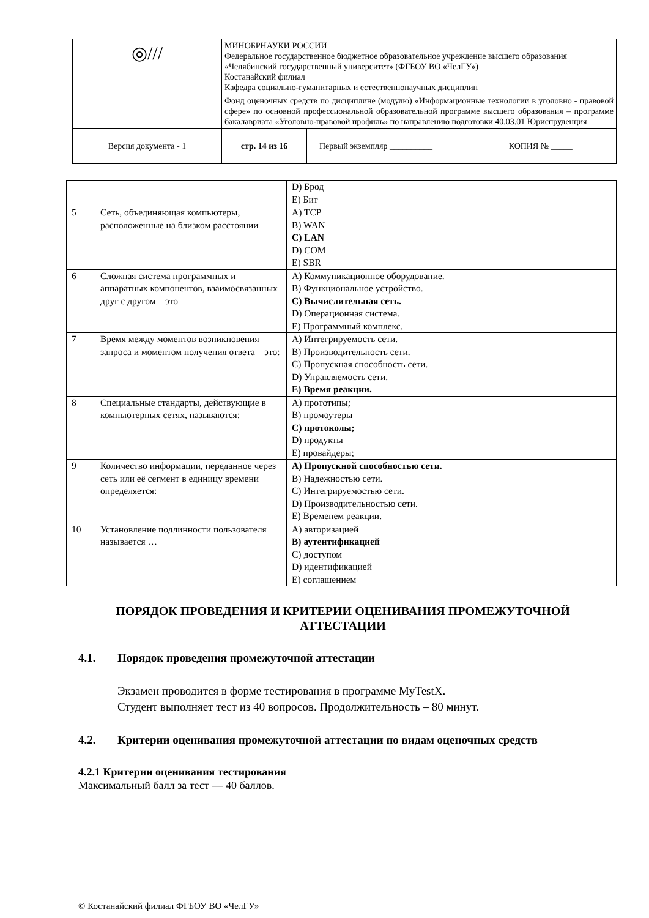| ◎/// | МИНОБРНАУКИ РОССИИ Федеральное государственное бюджетное образовательное учреждение высшего образования «Челябинский государственный университет» (ФГБОУ ВО «ЧелГУ») Костанайский филиал Кафедра социально-гуманитарных и естественнонаучных дисциплин | | |
| | Фонд оценочных средств по дисциплине (модулю) «Информационные технологии в уголовно - правовой сфере» по основной профессиональной образовательной программе высшего образования – программе бакалавриата «Уголовно-правовой профиль» по направлению подготовки 40.03.01 Юриспруденция | | |
| Версия документа - 1 | стр. 14 из 16 | Первый экземпляр __________ | КОПИЯ № _____ |
| | | D) Брод E) Бит |
| 5 | Сеть, объединяющая компьютеры, расположенные на близком расстоянии | A) TCP B) WAN C) LAN D) COM E) SBR |
| 6 | Сложная система программных и аппаратных компонентов, взаимосвязанных друг с другом – это | A) Коммуникационное оборудование. B) Функциональное устройство. C) Вычислительная сеть. D) Операционная система. E) Программный комплекс. |
| 7 | Время между моментов возникновения запроса и моментом получения ответа – это: | A) Интегрируемость сети. B) Производительность сети. C) Пропускная способность сети. D) Управляемость сети. E) Время реакции. |
| 8 | Специальные стандарты, действующие в компьютерных сетях, называются: | A) прототипы; B) промоутеры C) протоколы; D) продукты E) провайдеры; |
| 9 | Количество информации, переданное через сеть или её сегмент в единицу времени определяется: | A) Пропускной способностью сети. B) Надежностью сети. C) Интегрируемостью сети. D) Производительностью сети. E) Временем реакции. |
| 10 | Установление подлинности пользователя называется … | A) авторизацией B) аутентификацией C) доступом D) идентификацией E) соглашением |
ПОРЯДОК ПРОВЕДЕНИЯ И КРИТЕРИИ ОЦЕНИВАНИЯ ПРОМЕЖУТОЧНОЙ АТТЕСТАЦИИ
4.1. Порядок проведения промежуточной аттестации
Экзамен проводится в форме тестирования в программе MyTestX.
Студент выполняет тест из 40 вопросов. Продолжительность – 80 минут.
4.2. Критерии оценивания промежуточной аттестации по видам оценочных средств
4.2.1 Критерии оценивания тестирования
Максимальный балл за тест — 40 баллов.
© Костанайский филиал ФГБОУ ВО «ЧелГУ»